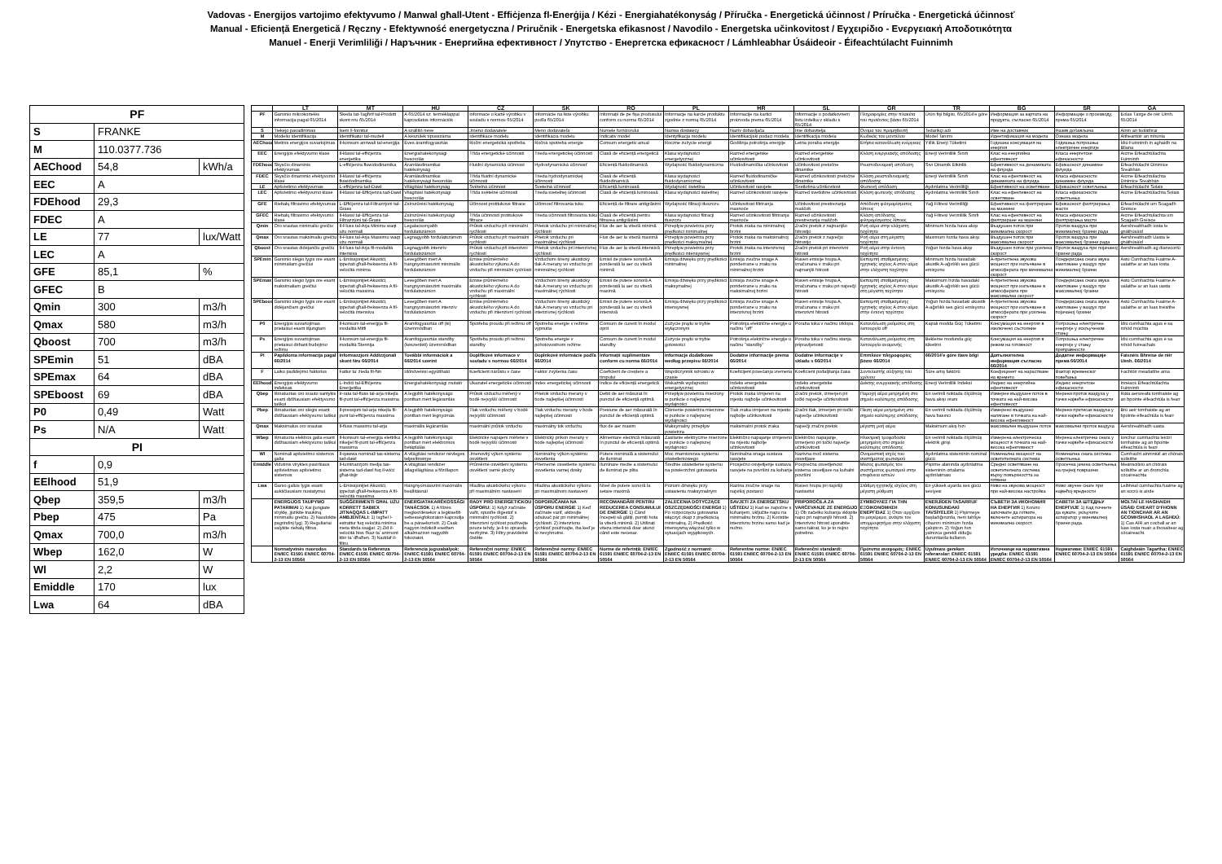Vadovas - Energijos vartojimo efektyvumo / Manwal għall-Utent - Effiċjenza fl-Enerġija / Kézi - Energiahatékonyság / Příručka - Energetická účinnost / Príručka - Energetická účinnosť
Manual - Eficiență Energetică / Ręczny - Efektywność energetyczna / Priručnik - Energetska efikasnost / Navodilo - Energetska učinkovitost / Εγχειρίδιο - Ενεργειακή Αποδοτικότητα
Manuel - Enerji Verimliliği / Наръчник - Енергийна ефективност / Упутство - Енергетска ефикасност / Lámhleabhar Úsáideoir - Éifeachtúlacht Fuinnimh
| PF | | |
| --- | --- | --- |
| S | FRANKE | |
| M | 110.0377.736 | |
| AEChood | 54,8 | kWh/a |
| EEC | A | |
| FDEhood | 29,3 | |
| FDEC | A | |
| LE | 77 | lux/Watt |
| LEC | A | |
| GFE | 85,1 | % |
| GFEC | B | |
| Qmin | 300 | m3/h |
| Qmax | 580 | m3/h |
| Qboost | 700 | m3/h |
| SPEmin | 51 | dBA |
| SPEmax | 64 | dBA |
| SPEboost | 69 | dBA |
| P0 | 0,49 | Watt |
| Ps | N/A | Watt |
| PI | | |
| f | 0,9 | |
| EElhood | 51,9 | |
| Qbep | 359,5 | m3/h |
| Pbep | 475 | Pa |
| Qmax | 700,0 | m3/h |
| Wbep | 162,0 | W |
| Wl | 2,2 | W |
| Emiddle | 170 | lux |
| Lwa | 64 | dBA |
| | LT | MT | HU | CZ | SK | RO | PL | HR | SL | GR | TR | BG | SR | GA |
| --- | --- | --- | --- | --- | --- | --- | --- | --- | --- | --- | --- | --- | --- | --- |
| PF | Gaminio mikrokortelės informacija pagal 65/2014 | Skeda tat-Tagħrif tal-Prodott skont nru 65/2014 | A 65/2014 sz. terméklappal kapcsolatos információk | Informace o kartě výrobku v souladu s normou 65/2014 | Informácie na liste výrobku podľa 65/2014 | Informații de pe fișa produsului conform cu norma 65/2014 | Informacje na karcie produktu zgodnie z normą 65/2014 | Informacije na kartici proizvoda prema 65/2014 | Informacije o podatkovnem listu izdelka v skladu s 65/2014 | Πληροφορίες στην πλακέτα του προϊόντος βάσει 65/2014 | Ürün fişi bilgisi, 65/2014'e göre | Информация за картата на продукта, съгласно 65/2014 | Информације о производу, према 65/2014 | Eolas Táirge de réir Uimh. 65/2014 |
| S | Tiekėjo pavadinimas | Isem il-fornitur | A szállító neve | Jméno dodavatele | Meno dodávateľa | Numele furnizorului | Nazwa dostawcy | Naziv dobavljača | Ime dobavitelja | Όνομα του προμηθευτή | Tedarikçi adı | Име на доставчик | Назив добављача | Ainm an tsoláthraí |
| M | Modelio identifikacija | Identifikatur tal-mudell | A készülék típusszáma | Identifikace modelu | Identifikácia modelu | Indicativ model | Identyfikacja modelu | Identifikacijski podaci modela | Identifikacija modela | Κωδικός του μοντέλου | Model Tanımı | Идентификация на модела | Ознака модела | Aitheantóir an mhúnla |
| AEChood | Metinis energijos suvartojimas | Il-konsum annwali tal-enerġija | Éves áramfogyasztás | Roční energetická spotřeba | Ročná spotreba energie | Consum energetic anual | Roczne zużycie energii | Godišnja potrošnja energije | Letna poraba energije | Ετήσια κατανάλωση ενέργειας | Yıllık Enerji Tüketimi | Годишна консумация на енергия | Годишња потрошња електричне енергије | Ídiú Fuinnimh in aghaidh na Bliana |
| EEC | Energijos efektyvumo klasė | Il-klassi tal-effiċjenza enerġetika | Energiahatékonysági besorolás | Třída energetické účinnosti | Trieda energetickej účinnosti | Clasă de eficiență energetică | Klasa wydajności energetycznej | Razred energetske učinkovitosti | Razred energetske učinkovitosti | Κλάση ενεργειακής απόδοσης | Enerji Verimlilik Sınıfı | Клас на енергийна ефективност | Класа енергетске ефикасности | Aicme Éifeachtúlachta Fuinnimh |
| FDEhood | Skysčio dinaminis efektyvumas | L-effiċjenza fluwidodinamika | Áramlásdinamikai hatékonyság | Fluidní dynamická účinnost | Hydrodynamická účinnosť | Eficiență fluidodinamică | Wydajność fluidodynamiczna | Fluidodinamička učinkovitost | Učinkovitost pretočne dinamike | Ρευστοδυναμική απόδοση | Sıvı Dinamik Etkinlik | Ефективност на динамиката на флуида | Ефикасност динамике флуида | Éifeachtúlacht Dinimice Sreabhán |
| FDEC | Skysčio dinaminio efektyvumo klasė | Il-klassi tal-effiċjenza fluwidodinamika | Áramlásdinamikai hatékonysági besorolás | Třída fluidní dynamické účinnosti | Trieda hydrodynamickej účinnosti | Clasă de eficiență fluidodinamică | Klasa wydajności fluidodynamicznej | Razred fluidodinamičke učinkovitosti | Razred učinkovitosti pretočne dinamike | Κλάση ρευστοδυναμικής απόδοσης | Enerji Verimlilik Sınıfı | Клас на ефективност на динамиката на флуида | Класа ефикасности динамике флуида | Aicme Éifeachtúlachta Dinimice Sreabhán |
| LE | Apšvietimo efektyvumas | L-effiċjenza tad-Dawl | Világítási hatékonyság | Světelná účinnost | Svetelná účinnosť | Eficiență luminoasă | Wydajność świetlna | Učinkovitost rasvjete | Svetlobna učinkovitost | Φωτεινή απόδοση | Aydınlatma Verimliliği | Ефективност на осветяване | Ефикасност осветљења | Éifeachtúlacht Solais |
| LEC | Apšvietimo efektyvumo klasė | Il-klassi tal-Effiċjenza tad-Dawl | Világítási hatékonysági besorolás | Třída světelné účinnosti | Trieda svetelnej účinnosti | Clasă de eficiență luminoasă | Klasa wydajności świetlnej | Razred učinkovitosti rasvjete | Razred svetlobne učinkovitosti | Κλάση φωτεινής απόδοσης | Aydınlatma Verimlilik Sınıfı | Клас на ефективност на осветяване | Класа ефикасности осветљења | Aicme Éifeachtúlachta Solais |
| GFE | Riebalų filtravimo efektyvumas | L-Effiċjenza tal-Filtrazzjoni tal-Grass | Zsírszűrési hatékonyság | Účinnost protitukové filtrace | Účinnosť filtrovania tuku | Eficiență de filtrare antigrăsimi | Wydajność filtracji tłuszczu | Učinkovitost filtriranja masnoće | Učinkovitost prestrezanja maščob | Απόδοση φιλτραρίσματος λίπους | Yağ Filtresi Verimliliği | Ефективност на филтриране на мазнини | Ефикасност филтрирања масти | Éifeachtúlacht um Scagadh Gréisce |
| GFEC | Riebalų filtravimo efektyvumo klasė | Il-klassi tal-Effiċjenza tal-Filtrazzjoni tal-Grass | Zsírszűrési hatékonysági besorolás | Třída účinnosti protitukové filtrace | Trieda účinnosti filtrovania tuku | Clasă de eficiență pentru filtrarea antigrăsimi | Klasa wydajności filtracji tłuszczu | Razred učinkovitosti filtriranja masnoće | Razred učinkovitosti prestrezanja maščob | Κλάση απόδοσης φιλτραρίσματος λίπους | Yağ Filtresi Verimlilik Sınıfı | Клас на ефективност на филтриране на мазнини | Класа ефикасности филтрирања масти | Aicme Éifeachtúlachta um Scagadh Gréisce |
| Qmin | Oro srautas minimaliu greičiu | Il-Fluss tal-Arja Minimu waqt użu normali | Legalacsonyabb fordulatszámon | Průtok vzduchu při minimální rychlosti | Prietok vzduchu pri minimálnej rýchlosti | Flux de aer la viteză minimă | Przepływ powietrza przy prędkości minimalnej | Protok zraka na minimalnoj brzini | Zračni pretok z najmanjšo hitrostjo | Ροή αέρα στην ελάχιστη ταχύτητα | Minimum hızda hava akışı | Въздушен поток при минимална скорост | Проток ваздуха при минималној брзини рада | Aershreabhadh íosta le gnáthúsáid |
| Qmax | Oro srautas maksimaliu greičiu | Il-Fluss tal-Arja Massimu waqt użu normali | Legnagyobb fordulatszámon | Průtok vzduchu při maximální rychlosti | Prietok vzduchu pri maximálnej rýchlosti | Flux de aer la viteză maximă | Przepływ powietrza przy prędkości maksymalnej | Protok zraka na maksimalnoj brzini | Zračni pretok z največjo hitrostjo | Ροή αέρα στη μέγιστη ταχύτητα | Maximum hızda hava akışı | Въздушен поток при максимална скорост | Проток ваздуха при максималној брзини рада | Aershreabhadh Uasta le gnáthúsáid |
| Qboost | Oro srautas didėjančiu greičiu | Il-Fluss tal-Arja fil-modalità intensiva | Legnagyobb intenzív fordulatszámon | Průtok vzduchu při intenzivní rychlosti | Prietok vzduchu pri intenzívnej rýchlosti | Flux de aer la viteză intensivă | Przepływ powietrza przy prędkości intensywnej | Protok zraka na intenzivnoj brzini | Zračni pretok pri intenzivni hitrosti | Ροή αέρα στην έντονη ταχύτητα | Yoğun hızda hava akışı | Въздушен поток при усилена скорост | Проток ваздуха при појачаној брзини рада | Aershreabhadh ag dianscortú |
| SPEmin | Garsinio slėgio lygis ore esant minimaliam greičiui | L-Emissjonijiet Akustiċi, ippeżati għall-frekwenza A fil-veloċità minima | Levegőben mért A hangnyomásszint minimális fordulatszámon | Emise průměrného akustického výkonu A do vzduchu při minimální rychlosti | Vzduchom šírený akustický tlak A merany vo vzduchu pri minimálnej rýchlosti | Emisii de putere sonoră A ponderată la aer cu viteză minimă | Emisja dźwięku przy prędkości minimalnej | Emisija zvučne snage A ponderirane u zraku na minimalnoj brzini | Raven emisije hrupa A, izračunana v zraku pri najmanjši hitrosti | Εκπομπή σταθμισμένης ηχητικής ισχύος Α στον αέρα στην ελάχιστη ταχύτητα | Minimum hızda havadaki akustik A-ağırlıklı ses gücü emisyonu | А-претеглена звукова мощност при излъчване в атмосферата при минимална скорост | Пондерисана снага звука емитоване у ваздух при минималној брзини | Astú Cumhachta Fuaime A-ualaithe ar an luas íosta |
| SPEmax | Garsinio slėgio lygis ore esant maksimaliam greičiui | L-Emissjonijiet Akustiċi, ippeżati għall-frekwenza A fil-veloċità massima | Levegőben mért A hangnyomásszint maximális fordulatszámon | Emise průměrného akustického výkonu A do vzduchu při maximální rychlosti | Vzduchom šírený akustický tlak A merany vo vzduchu pri maximálnej rýchlosti | Emisii de putere sonoră A ponderată la aer cu viteză maximă | Emisja dźwięku przy prędkości maksymalnej | Emisija zvučne snage A ponderirane u zraku na maksimalnoj brzini | Raven emisije hrupa A, izračunana v zraku pri največji hitrosti | Εκπομπή σταθμισμένης ηχητικής ισχύος Α στον αέρα στη μέγιστη ταχύτητα | Maksimum hızda havadaki akustik A-ağırlıklı ses gücü emisyonu | А-претеглена звукова мощност при излъчване в атмосферата при максимална скорост | Пондерисана снага звука емитоване у ваздух при максималној брзини | Astú Cumhachta Fuaime A-ualaithe ar an luas uasta |
| SPEboost | Garsinio slėgio lygis ore esant didėjančiam greičiui | L-Emissjonijiet Akustiċi, ippeżati għall-frekwenza A fil-veloċità intensiva | Levegőben mért A hangnyomásszint intenzív fordulatszámon | Emise průměrného akustického výkonu A do vzduchu při intenzivní rychlosti | Vzduchom šírený akustický tlak A merany vo vzduchu pri intenzívnej rýchlosti | Emisii de putere sonoră A ponderată la aer cu viteză intensivă | Emisja dźwięku przy prędkości intensywnej | Emisija zvučne snage A ponderirane u zraku na intenzivnoj brzini | Raven emisije hrupa A, izračunana v zraku pri intenzivni hitrosti | Εκπομπή σταθμισμένης ηχητικής ισχύος Α στον αέρα στην έντονη ταχύτητα | Yoğun hızda havadaki akustik A-ağırlıklı ses gücü emisyonu | А-претеглена звукова мощност при излъчване в атмосферата при усилена скорост | Пондерисана снага звука емитоване у ваздух при појачаној брзини | Astú Cumhachta Fuaime A-ualaithe ar an luas treisithe |
| P0 | Energijos suvartojimas prietaisui esant išjungtam | Il-konsum tal-enerġija fil-modalità Mitfi | Áramfogyasztás off (ki) üzemmódban | Spotřeba proudu při režimu off | Spotreba energie v režime vypnutia | Consum de curent în modul oprit | Zużycie prądu w trybie wyłączonym | Potrošnja električne energije u načinu "off" | Poraba toka v načinu izklopa | Κατανάλωση ρεύματος στη λειτουργία off | Kapalı modda Güç Tüketimi | Консумация на енергия в изключено състояние | Потрошња електричне енергије у искљученом стању | Ídiú cumhachta agus é sa mhód múchta |
| Ps | Energijos suvartojimas prietaisui dirbant budėjimo režimu | Il-konsum tal-enerġija fil-modalità Stennija | Áramfogyasztás standby (készenléti) üzemmódban | Spotřeba proudu při režimu standby | Spotreba energie v pohotovostnom režime | Consum de curent în modul standby | Zużycie prądu w trybie gotowości | Potrošnja električne energije u načinu "standby" | Poraba toka v načinu stanja pripravljenosti | Κατανάλωση ρεύματος στη λειτουργία αναμονής | Bekleme modunda güç tüketimi | Консумация на енергия в режим на готовност | Потрошња електричне енергије у стању приправности | Ídiú cumhachta agus é sa mhód fuireachais |
| PI | Papildoma informacija pagal 66/2014 | Informazzjoni Addizzjonali skont Nru 66/2014 | További információk a 66/2014 szerint | Doplňkové informace v souladu s normou 66/2014 | Doplnkové informácie podľa 66/2014 | Informații suplimentare conform cu norma 66/2014 | Informacje dodatkowe według przepisu 66/2014 | Dodatne informacije prema 66/2014 | Dodatne informacije v skladu s 66/2014 | Επιπλέον πληροφορίες βάσει 66/2014 | 66/2014'e göre ilave bilgi | Допълнителна информация съгласно 66/2014 | Додатне информације према 66/2014 | Faisnéis Bhreise de réir Uimh. 66/2014 |
| F | Laiko padidėjimo faktorius | Fattur ta' żieda fil-ħin | Időnövelési együttható | Koeficient nárůstu v čase | Faktor zvýšenia času | Coeficient de creștere a timpului | Współczynnik wzrostu w czasie | Koeficijent povećanja vremena | Koeficient podaljšanja časa | Συντελεστής αύξησης του χρόνου | Süre artış faktörü | Коефициент на нарастване на времето | Фактор временског повећања | Fachtóir méadaithe ama |
| EElhood | Energijos efektyvumo indeksas | L-Indiċi tal-Effiċjenza Enerġetika | Energiahatékonysági mutató | Ukazatel energetické účinnosti | Index energetickej účinnosti | Indice de eficiență energetică | Wskaźnik wydajności energetycznej | Indeks energetske učinkovitosti | Indeks energetske učinkovitosti | Δείκτης ενεργειακής απόδοσης | Enerji Verimlilik Indeksi | Индекс на енергийна ефективност | Индекс енергетске ефикасности | Innéacs Éifeachtúlachta Fuinnimh |
| Qbep | Išmatuotas oro srauto santykis esant didžiausiam efektyvumo taškui | Ir-rata tal-fluss tal-arja mkejla fil-punt tal-effiċjenza massima | A legjobb hatékonyságú pontban mért légáramlás | Průtok vzduchu měřený v bodě nejvyšší účinnosti | Prietok vzduchu merany v bode najlepšej účinnosti | Debit de aer măsurat în punctul de eficiență optimă | Przepływ powietrza mierzony w punkcie o najlepszej wydajności | Protok zraka izmjeren na mjestu najbolje učinkovitosti | Zračni pretok, izmerjen pri točki največje učinkovitosti | Παροχή αέρα μετρημένη στο σημείο καλύτερης απόδοσης | En verimli noktada ölçülmüş hava akışı oranı | Измерен въздушен поток в точката на най-висока ефективност | Мерени проток ваздуха у тачки највеће ефикасности | Ráta aersreafa tomhaiste ag an bpointe éifeachtúla is fearr |
| Pbep | Išmatuotas oro slėgis esant didžiausiam efektyvumo taškui | Il-pressjoni tal-arja mkejla fil-punt tal-effiċjenza massima | A legjobb hatékonyságú pontban mért légnyomás | Tlak vzduchu měřený v bodě nejvyšší účinnosti | Tlak vzduchu merany v bode najlepšej účinnosti | Presiune de aer măsurată în punctul de eficiență optimă | Ciśnienie powietrza mierzone w punkcie o najlepszej wydajności | Tlak zraka izmjeren na mjestu najbolje učinkovitosti | Zračni tlak, izmerjen pri točki največje učinkovitosti | Πίεση αέρα μετρημένη στο σημείο καλύτερης απόδοσης | En verimli noktada ölçülmüş hava basıncı | Измерено въздушно налягане в точката на най-висока ефективност | Мерени притисак ваздуха у тачки највеће ефикасности | Brú aeir tomhaiste ag an bpointe éifeachtúla is fearr |
| Qmax | Maksimalus oro srautas | Il-fluss massimu tal-arja | maximális légáramlás | maximální průtok vzduchu | maximálny tok vzduchu | flux de aer maxim | Maksymalny przepływ powietrza | maksimalni protok zraka | največji zračni pretok | μέγιστη ροή αέρα | Maksimum akış hızı | максимален въздушен поток | максимални проток ваздуха | Aershreabhadh uasta |
| Wbep | Išmatuota elektros galia esant didžiausiam efektyvumo taškui | Il-konsum tal-enerġija elettrika mkejjel fil-punt tal-effiċjenza massima | A legjobb hatékonyságú pontban mért elektromos betáplálás | Elektrické napájení měřené v bodě nejvyšší účinnosti | Elektrický príkon merany v bode najlepšej účinnosti | Alimentare electrică măsurată în punctul de eficiență optimă | Zasilanie elektryczne mierzone w punkcie o najlepszej wydajności | Električno napajanje izmjereno na mjestu najbolje učinkovitosti | Električno napajanje, izmerjeno pri točki največje učinkovitosti | Ηλεκτρική τροφοδοσία μετρημένη στο σημείο καλύτερης απόδοσης | En verimli noktada ölçülmüş elektrik girişi | Измерена електрическа мощност в точката на най-висока ефективност | Мерена електрична снага у тачки највеће ефикасности | Ionchur cumhachta leictrí tomhaiste ag an bpointe éifeachtúla is fearr |
| Wl | Nominali apšvietimo sistemos galia | Il-qawwa nominali tas-sistema tad-dawl | A világítási rendszer névleges teljesítménye | Jmenovitý výkon systému osvětlení | Nominálny výkon systému osvetlenia | Putere nominală a sistemului de iluminat | Moc znamionowa systemu oświetleniowego | Nominalna snaga sustava rasvjete | Nazivna moč sistema osvetljave | Ονομαστική ισχύς του συστήματος φωτισμού | Aydınlatma sisteminin nominal gücü | Номинална мощност на осветителната система | Номинална снага система осветљења | Cumhacht ainmniúil an chórais soilsithe |
| Emiddle | Vidutinis virykles paviršiaus apšvietimas apšvietimo sistemos | Il-luminazzjoni medja tas-sistema tad-dawl fuq il-wiċċ għat-tisjir | A világítási rendszer átlagvilágítása a főzőlapon | Průměrné osvětlení systému osvětlení varné plochy | Priemerné osvetlenie systému osvetlenia varnej dosky | Iluminare medie a sistemului de iluminat pe plita | Średnie oświetlenie systemu na powierzchni gotowania | Prosječno osvjetljenje sustava rasvjete na površini za kuhanje | Povprečna osvetljenost sistema osvetljave na kuhalni površini | Μέσος φωτισμός του συστήματος φωτισμού στην επιφάνεια εστιών | Pişirme alanında aydınlatma sisteminin ortalama aydınlatması | Средно осветяване на осветителната система върху повърхността за готвене | Просечна јачина осветљења на грејној површини | Meánsoilsiú an chórais soilsithe ar an dromchla cócaireachta |
| Lwa | Garso galios lygis esant aukščiausiam nustatymui | L-Emissjonijiet Akustiċi, ippeżati għall-frekwenza A fil-veloċità massima | Hangnyomásszint maximális beállításnál | Hladina akustického výkonu při maximálním nastavení | Hladina akustického výkonu pri maximálnom nastavení | Nivel de putere sonoră la setare maximă | Poziom dźwięku przy ustawieniu maksymalnym | Razina zvučne snage na najvišoj postavci | Raven hrupa pri najvišji nastavitvi | Στάθμη ηχητικής ισχύος στη μέγιστη ρύθμιση | En yüksek ayarda ses gücü seviyesi | Ниво на звукова мощност при най-висока настройка | Ниво звучне снаге при највећој вредности | Leibhéal cumhachta fuaime ag an socrú is airde |
| | ENERGIJOS TAUPYMO PATARIMAI 1) Kai įjungiate viryklę, įjunkite traukiną minimaliu greičiu. 2) Naudokite pagrindinį lygį. 3) Reguliariai valykite riebalų filtrus. | SUĠĠERIMENTI GĦAL UŻU KORRETT SABIEX JITNAQQAS L-IMPATT AMBJENTALI: 1) Ixgħel l-estrattur fuq veloċità minima meta tibda ssajjar. 2) Żid il-veloċità biss f'kaz ta' ammont kbir ta' dħaħen. 3) Naddaf il-filtru. | ENERGIATAKARÉKOSSÁGI TANÁCSOK 1) A főzés megkezdésekor a legkisebb sebességfokozaton kapcsolja be a páraelszívót. 2) Csak nagyon indokolt esetben alkalmazzon nagyobb fokozatot. | RADY PRO ENERGETICKOU ÚSPORU: 1) Když začínáte vařit, spusťte digestoř s minimální rychlostí. 2) Intenzivní rychlost používejte pouze tehdy, je-li to opravdu nezbytné. 3) Filtry pravidelně čistěte. | ODPORÚČANIA NA ÚSPORU ENERGIE 1) Keď začínate variť, aktivujte odsávač pár pri minimálnej rýchlosti. 2) Intenzívnu rýchlosť používajte, iba keď je to nevyhnutné. | RECOMANDĂRI PENTRU REDUCEREA CONSUMULUI DE ENERGIE 1) Când începeți să gătiți, porniți hota la viteză minimă. 2) Utilizați viteza intensivă doar atunci când este necesar. | ZALECENIA DOTYCZĄCE OSZCZĘDNOŚCI ENERGII 1) Po rozpoczęciu gotowania włączyć okap z prędkością minimalną. 2) Prędkość intensywną włączać tylko w sytuacjach wyjątkowych. | SAVJETI ZA ENERGETSKU UŠTEDU 1) Kad se započne s kuhanjem, uključite napu na minimalnu brzinu. 2) Koristite intenzivnu brzinu samo kad je nužno. | PRIPOROČILA ZA VARČEVANJE ZE ENERGIJO 1) Ob začetku kuhanja vklopite napo pri najmanjši hitrosti. 2) Intenzivno hitrost uporabite samo takrat, ko je to nujno potrebno. | ΣΥΜΒΟΥΛΕΣ ΓΙΑ ΤΗΝ ΕΞΟΙΚΟΝΟΜΗΣΗ ΕΝΕΡΓΕΙΑΣ 1) Όταν αρχίζετε το μαγείρεμα, ανάψτε τον απορροφητήρα στην ελάχιστη ταχύτητα. | ENERJİDEN TASARRUF KONUSUNDAKİ TAVSİYELER 1) Pişirmeye başladığınızda, nem tahliye cihazını minimum hızda çalıştırın. 2) Yoğun hızı yalnızca gerekli olduğu durumlarda kullanın. | СЪВЕТИ ЗА ИКОНОМИЯ НА ЕНЕРГИЯ 1) Когато започвате да готвите, включете аспиратора на минимална скорост. | САВЕТИ ЗА ШТЕДЊУ ЕНЕРГИЈЕ 1) Кад почнете да кувате, укључите аспиратор у минималној брзини рада. | MOLTAÍ LE HAGHAIDH ÚSÁID CHEART D'FHONN AN TIONCHAR AR AN GCOMHSHAOL A LAGHDÚ: 1) Cas AIR an cochall ar an luas íosta nuair a thosaítear ag cócaireacht. |
| | Normatyvinės nuorodos EN/IEC 61591 EN/IEC 60704-2-13 EN 50564 | Standards ta Referenza EN/IEC 61591 EN/IEC 60704-2-13 EN 50564 | Referencia jogszabályok: EN/IEC 61591 EN/IEC 60704-2-13 EN 50564 | Referenční normy: EN/IEC 61591 EN/IEC 60704-2-13 EN 50564 | Referenčné normy: EN/IEC 61591 EN/IEC 60704-2-13 EN 50564 | Norme de referință: EN/IEC 61591 EN/IEC 60704-2-13 EN 50564 | Zgodność z normami: EN/IEC 61591 EN/IEC 60704-2-13 EN 50564 | Referentne norme: EN/IEC 61591 EN/IEC 60704-2-13 EN 50564 | Referenčni standardi: EN/IEC 61591 EN/IEC 60704-2-13 EN 50564 | Πρότυπα αναφοράς: EN/IEC 61591 EN/IEC 60704-2-13 EN 50564 | Uyulması gereken referanslar: EN/IEC 61591 EN/IEC 60704-2-13 EN 50564 | Източници на нормативна уредба: EN/IEC 61591 EN/IEC 60704-2-13 EN 50564 | Нормативи: EN/IEC 61591 EN/IEC 60704-2-13 EN 50564 | Caighdeáin Tagartha: EN/IEC 61591 EN/IEC 60704-2-13 EN 50564 |